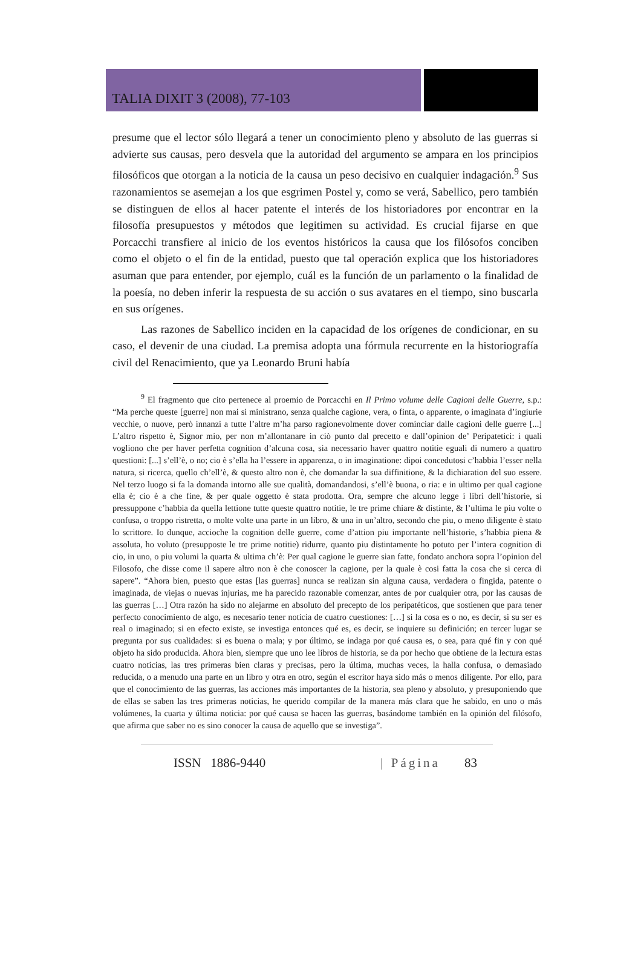TALIA DIXIT 3 (2008), 77-103
presume que el lector sólo llegará a tener un conocimiento pleno y absoluto de las guerras si advierte sus causas, pero desvela que la autoridad del argumento se ampara en los principios filosóficos que otorgan a la noticia de la causa un peso decisivo en cualquier indagación.<sup>9</sup> Sus razonamientos se asemejan a los que esgrimen Postel y, como se verá, Sabellico, pero también se distinguen de ellos al hacer patente el interés de los historiadores por encontrar en la filosofía presupuestos y métodos que legitimen su actividad. Es crucial fijarse en que Porcacchi transfiere al inicio de los eventos históricos la causa que los filósofos conciben como el objeto o el fin de la entidad, puesto que tal operación explica que los historiadores asuman que para entender, por ejemplo, cuál es la función de un parlamento o la finalidad de la poesía, no deben inferir la respuesta de su acción o sus avatares en el tiempo, sino buscarla en sus orígenes.
Las razones de Sabellico inciden en la capacidad de los orígenes de condicionar, en su caso, el devenir de una ciudad. La premisa adopta una fórmula recurrente en la historiografía civil del Renacimiento, que ya Leonardo Bruni había
<sup>9</sup> El fragmento que cito pertenece al proemio de Porcacchi en Il Primo volume delle Cagioni delle Guerre, s.p.: “Ma perche queste [guerre] non mai si ministrano, senza qualche cagione, vera, o finta, o apparente, o imaginata d’ingiurie vecchie, o nuove, però innanzi a tutte l’altre m’ha parso ragionevolmente dover cominciar dalle cagioni delle guerre [...] L’altro rispetto è, Signor mio, per non m’allontanare in ciò punto dal precetto e dall’opinion de’ Peripatetici: i quali vogliono che per haver perfetta cognition d’alcuna cosa, sia necessario haver quattro notitie eguali di numero a quattro questioni: [...] s’ell’è, o no; cio è s’ella ha l’essere in apparenza, o in imaginatione: dipoi concedutosi c’habbia l’esser nella natura, si ricerca, quello ch’ell’è, & questo altro non è, che domandar la sua diffinitione, & la dichiaration del suo essere. Nel terzo luogo si fa la domanda intorno alle sue qualità, domandandosi, s’ell’è buona, o ria: e in ultimo per qual cagione ella è; cio è a che fine, & per quale oggetto è stata prodotta. Ora, sempre che alcuno legge i libri dell’historie, si pressuppone c’habbia da quella lettione tutte queste quattro notitie, le tre prime chiare & distinte, & l’ultima le piu volte o confusa, o troppo ristretta, o molte volte una parte in un libro, & una in un’altro, secondo che piu, o meno diligente è stato lo scrittore. Io dunque, accioche la cognition delle guerre, come d’attion piu importante nell’historie, s’habbia piena & assoluta, ho voluto (presupposte le tre prime notitie) ridurre, quanto piu distintamente ho potuto per l’intera cognition di cio, in uno, o piu volumi la quarta & ultima ch’è: Per qual cagione le guerre sian fatte, fondato anchora sopra l’opinion del Filosofo, che disse come il sapere altro non è che conoscer la cagione, per la quale è cosi fatta la cosa che si cerca di sapere”. “Ahora bien, puesto que estas [las guerras] nunca se realizan sin alguna causa, verdadera o fingida, patente o imaginada, de viejas o nuevas injurias, me ha parecido razonable comenzar, antes de por cualquier otra, por las causas de las guerras […] Otra razón ha sido no alejarme en absoluto del precepto de los peripatéticos, que sostienen que para tener perfecto conocimiento de algo, es necesario tener noticia de cuatro cuestiones: […] si la cosa es o no, es decir, si su ser es real o imaginado; si en efecto existe, se investiga entonces qué es, es decir, se inquiere su definición; en tercer lugar se pregunta por sus cualidades: si es buena o mala; y por último, se indaga por qué causa es, o sea, para qué fin y con qué objeto ha sido producida. Ahora bien, siempre que uno lee libros de historia, se da por hecho que obtiene de la lectura estas cuatro noticias, las tres primeras bien claras y precisas, pero la última, muchas veces, la halla confusa, o demasiado reducida, o a menudo una parte en un libro y otra en otro, según el escritor haya sido más o menos diligente. Por ello, para que el conocimiento de las guerras, las acciones más importantes de la historia, sea pleno y absoluto, y presuponiendo que de ellas se saben las tres primeras noticias, he querido compilar de la manera más clara que he sabido, en uno o más volúmenes, la cuarta y última noticia: por qué causa se hacen las guerras, basándome también en la opinión del filósofo, que afirma que saber no es sino conocer la causa de aquello que se investiga”.
ISSN 1886-9440 | Página 83